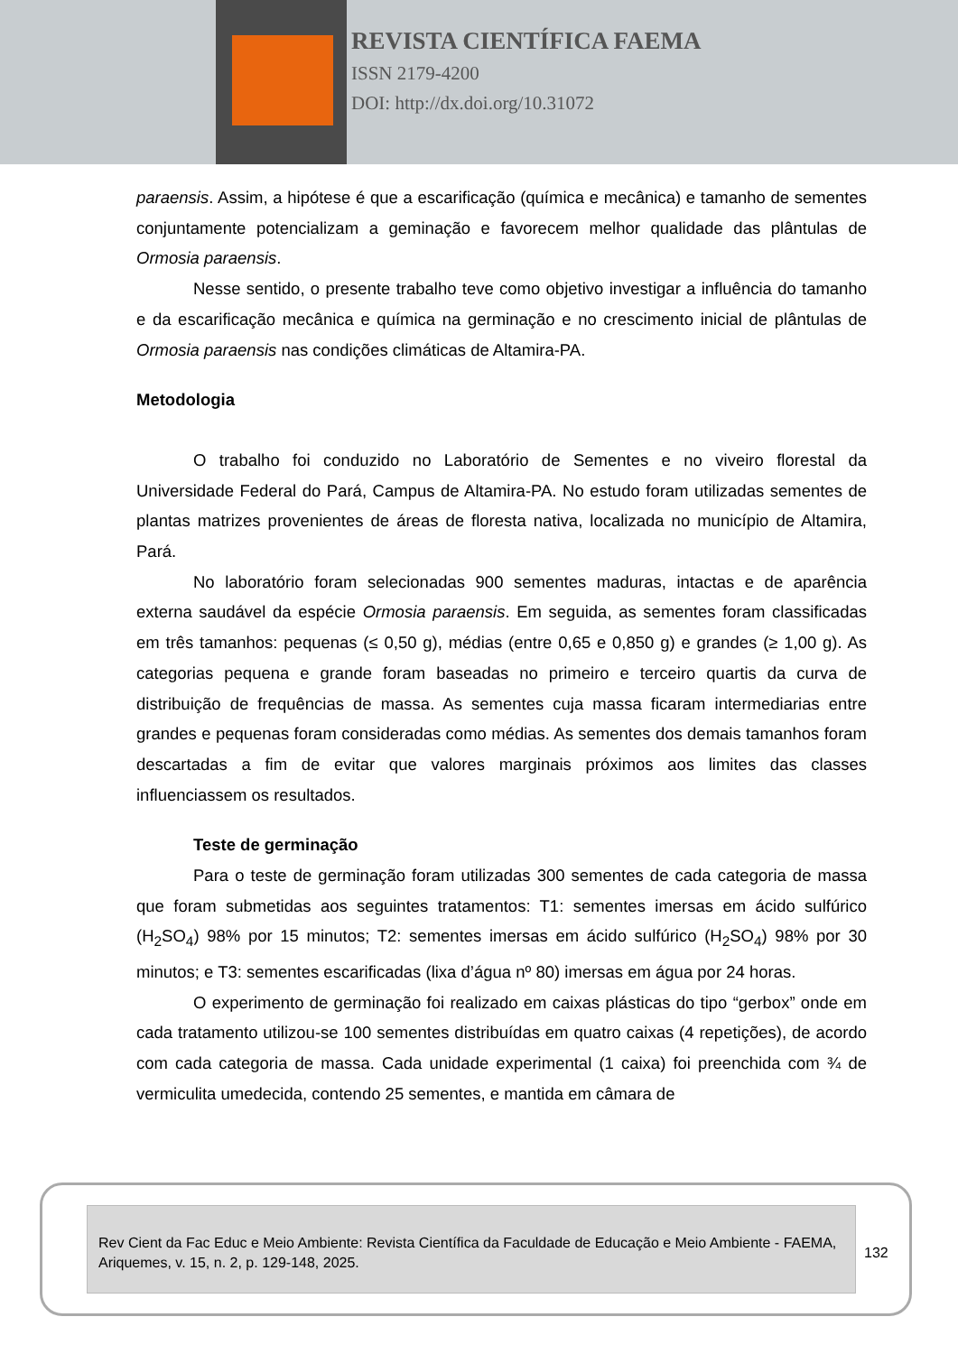REVISTA CIENTÍFICA FAEMA
ISSN 2179-4200
DOI: http://dx.doi.org/10.31072
paraensis. Assim, a hipótese é que a escarificação (química e mecânica) e tamanho de sementes conjuntamente potencializam a geminação e favorecem melhor qualidade das plântulas de Ormosia paraensis.
Nesse sentido, o presente trabalho teve como objetivo investigar a influência do tamanho e da escarificação mecânica e química na germinação e no crescimento inicial de plântulas de Ormosia paraensis nas condições climáticas de Altamira-PA.
Metodologia
O trabalho foi conduzido no Laboratório de Sementes e no viveiro florestal da Universidade Federal do Pará, Campus de Altamira-PA. No estudo foram utilizadas sementes de plantas matrizes provenientes de áreas de floresta nativa, localizada no município de Altamira, Pará.
No laboratório foram selecionadas 900 sementes maduras, intactas e de aparência externa saudável da espécie Ormosia paraensis. Em seguida, as sementes foram classificadas em três tamanhos: pequenas (≤ 0,50 g), médias (entre 0,65 e 0,850 g) e grandes (≥ 1,00 g). As categorias pequena e grande foram baseadas no primeiro e terceiro quartis da curva de distribuição de frequências de massa. As sementes cuja massa ficaram intermediarias entre grandes e pequenas foram consideradas como médias. As sementes dos demais tamanhos foram descartadas a fim de evitar que valores marginais próximos aos limites das classes influenciassem os resultados.
Teste de germinação
Para o teste de germinação foram utilizadas 300 sementes de cada categoria de massa que foram submetidas aos seguintes tratamentos: T1: sementes imersas em ácido sulfúrico (H<sub>2</sub>SO<sub>4</sub>) 98% por 15 minutos; T2: sementes imersas em ácido sulfúrico (H<sub>2</sub>SO<sub>4</sub>) 98% por 30 minutos; e T3: sementes escarificadas (lixa d’água nº 80) imersas em água por 24 horas.
O experimento de germinação foi realizado em caixas plásticas do tipo “gerbox” onde em cada tratamento utilizou-se 100 sementes distribuídas em quatro caixas (4 repetições), de acordo com cada categoria de massa. Cada unidade experimental (1 caixa) foi preenchida com ¾ de vermiculita umedecida, contendo 25 sementes, e mantida em câmara de
Rev Cient da Fac Educ e Meio Ambiente: Revista Científica da Faculdade de Educação e Meio Ambiente - FAEMA, Ariquemes, v. 15, n. 2, p. 129-148, 2025.
132